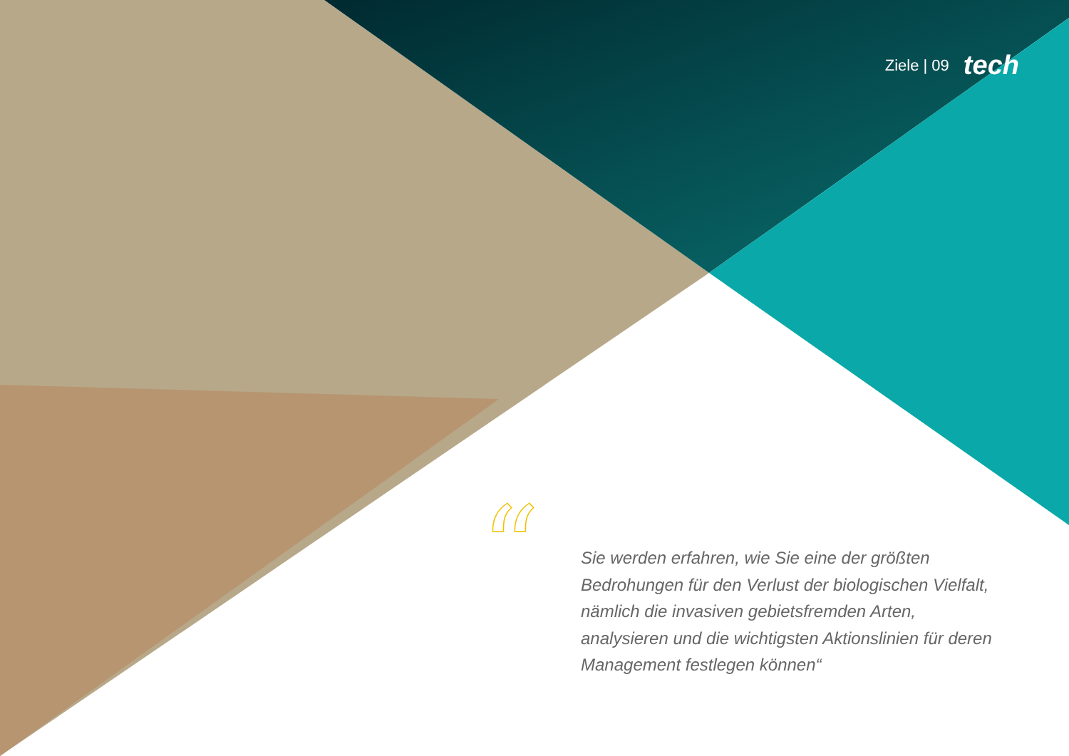Ziele | 09 tech
“
Sie werden erfahren, wie Sie eine der größten Bedrohungen für den Verlust der biologischen Vielfalt, nämlich die invasiven gebietsfremden Arten, analysieren und die wichtigsten Aktionslinien für deren Management festlegen können“